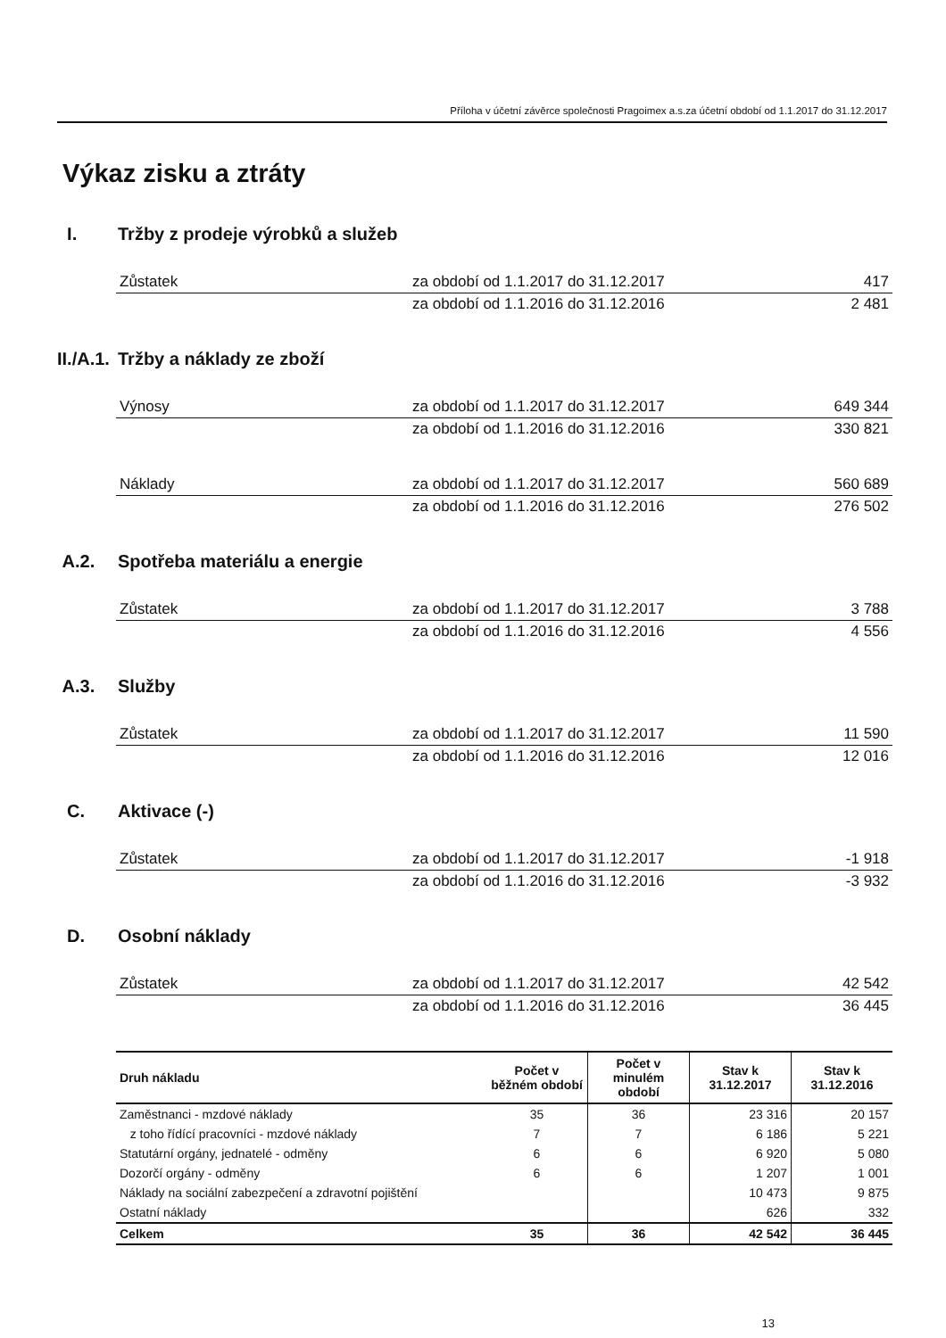Příloha v účetní závěrce společnosti Pragoimex a.s.za účetní období od 1.1.2017 do 31.12.2017
Výkaz zisku a ztráty
I. Tržby z prodeje výrobků a služeb
| Zůstatek | za období od 1.1.2017 do 31.12.2017 | 417 |
| | za období od 1.1.2016 do 31.12.2016 | 2 481 |
II./A.1. Tržby a náklady ze zboží
| Výnosy | za období od 1.1.2017 do 31.12.2017 | 649 344 |
| | za období od 1.1.2016 do 31.12.2016 | 330 821 |
| Náklady | za období od 1.1.2017 do 31.12.2017 | 560 689 |
| | za období od 1.1.2016 do 31.12.2016 | 276 502 |
A.2. Spotřeba materiálu a energie
| Zůstatek | za období od 1.1.2017 do 31.12.2017 | 3 788 |
| | za období od 1.1.2016 do 31.12.2016 | 4 556 |
A.3. Služby
| Zůstatek | za období od 1.1.2017 do 31.12.2017 | 11 590 |
| | za období od 1.1.2016 do 31.12.2016 | 12 016 |
C. Aktivace (-)
| Zůstatek | za období od 1.1.2017 do 31.12.2017 | -1 918 |
| | za období od 1.1.2016 do 31.12.2016 | -3 932 |
D. Osobní náklady
| Zůstatek | za období od 1.1.2017 do 31.12.2017 | 42 542 |
| | za období od 1.1.2016 do 31.12.2016 | 36 445 |
| Druh nákladu | Počet v běžném období | Počet v minulém období | Stav k 31.12.2017 | Stav k 31.12.2016 |
| --- | --- | --- | --- | --- |
| Zaměstnanci - mzdové náklady | 35 | 36 | 23 316 | 20 157 |
| z toho řídící pracovníci - mzdové náklady | 7 | 7 | 6 186 | 5 221 |
| Statutární orgány, jednatelé - odměny | 6 | 6 | 6 920 | 5 080 |
| Dozorčí orgány - odměny | 6 | 6 | 1 207 | 1 001 |
| Náklady na sociální zabezpečení a zdravotní pojištění | | | 10 473 | 9 875 |
| Ostatní náklady | | | 626 | 332 |
| Celkem | 35 | 36 | 42 542 | 36 445 |
13